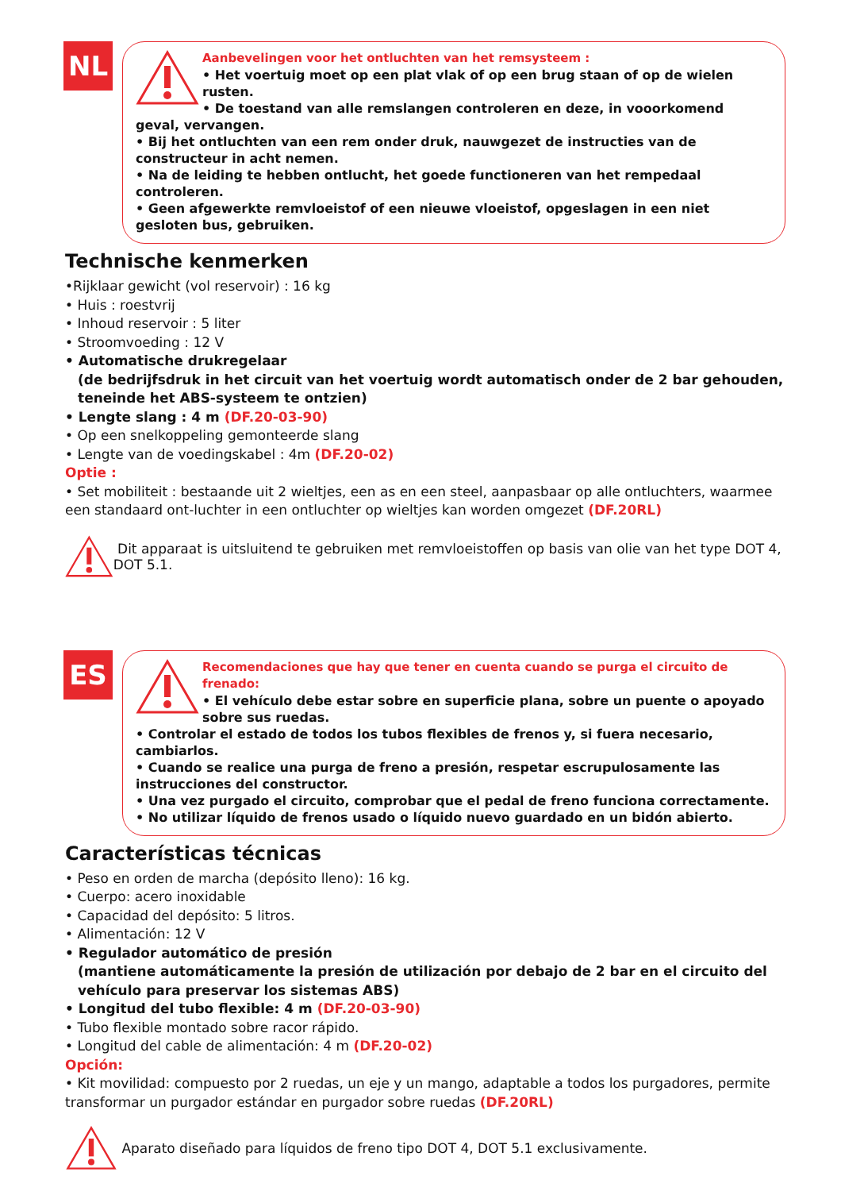NL
Aanbevelingen voor het ontluchten van het remsysteem :
• Het voertuig moet op een plat vlak of op een brug staan of op de wielen rusten.
• De toestand van alle remslangen controleren en deze, in vooorkomend geval, vervangen.
• Bij het ontluchten van een rem onder druk, nauwgezet de instructies van de constructeur in acht nemen.
• Na de leiding te hebben ontlucht, het goede functioneren van het rempedaal controleren.
• Geen afgewerkte remvloeistof of een nieuwe vloeistof, opgeslagen in een niet gesloten bus, gebruiken.
Technische kenmerken
•Rijklaar gewicht (vol reservoir) : 16 kg
• Huis : roestvrij
• Inhoud reservoir : 5 liter
• Stroomvoeding : 12 V
• Automatische drukregelaar
(de bedrijfsdruk in het circuit van het voertuig wordt automatisch onder de 2 bar gehouden, teneinde het ABS-systeem te ontzien)
• Lengte slang : 4 m (DF.20-03-90)
• Op een snelkoppeling gemonteerde slang
• Lengte van de voedingskabel : 4m (DF.20-02)
Optie :
• Set mobiliteit : bestaande uit 2 wieltjes, een as en een steel, aanpasbaar op alle ontluchters, waarmee een standaard ont-luchter in een ontluchter op wieltjes kan worden omgezet (DF.20RL)
Dit apparaat is uitsluitend te gebruiken met remvloeistoffen op basis van olie van het type DOT 4, DOT 5.1.
ES
Recomendaciones que hay que tener en cuenta cuando se purga el circuito de frenado:
• El vehículo debe estar sobre en superficie plana, sobre un puente o apoyado sobre sus ruedas.
• Controlar el estado de todos los tubos flexibles de frenos y, si fuera necesario, cambiarlos.
• Cuando se realice una purga de freno a presión, respetar escrupulosamente las instrucciones del constructor.
• Una vez purgado el circuito, comprobar que el pedal de freno funciona correctamente.
• No utilizar líquido de frenos usado o líquido nuevo guardado en un bidón abierto.
Características técnicas
• Peso en orden de marcha (depósito lleno): 16 kg.
• Cuerpo: acero inoxidable
• Capacidad del depósito: 5 litros.
• Alimentación: 12 V
• Regulador automático de presión
(mantiene automáticamente la presión de utilización por debajo de 2 bar en el circuito del vehículo para preservar los sistemas ABS)
• Longitud del tubo flexible: 4 m (DF.20-03-90)
• Tubo flexible montado sobre racor rápido.
• Longitud del cable de alimentación: 4 m (DF.20-02)
Opción:
• Kit movilidad: compuesto por 2 ruedas, un eje y un mango, adaptable a todos los purgadores, permite transformar un purgador estándar en purgador sobre ruedas (DF.20RL)
Aparato diseñado para líquidos de freno tipo DOT 4, DOT 5.1 exclusivamente.